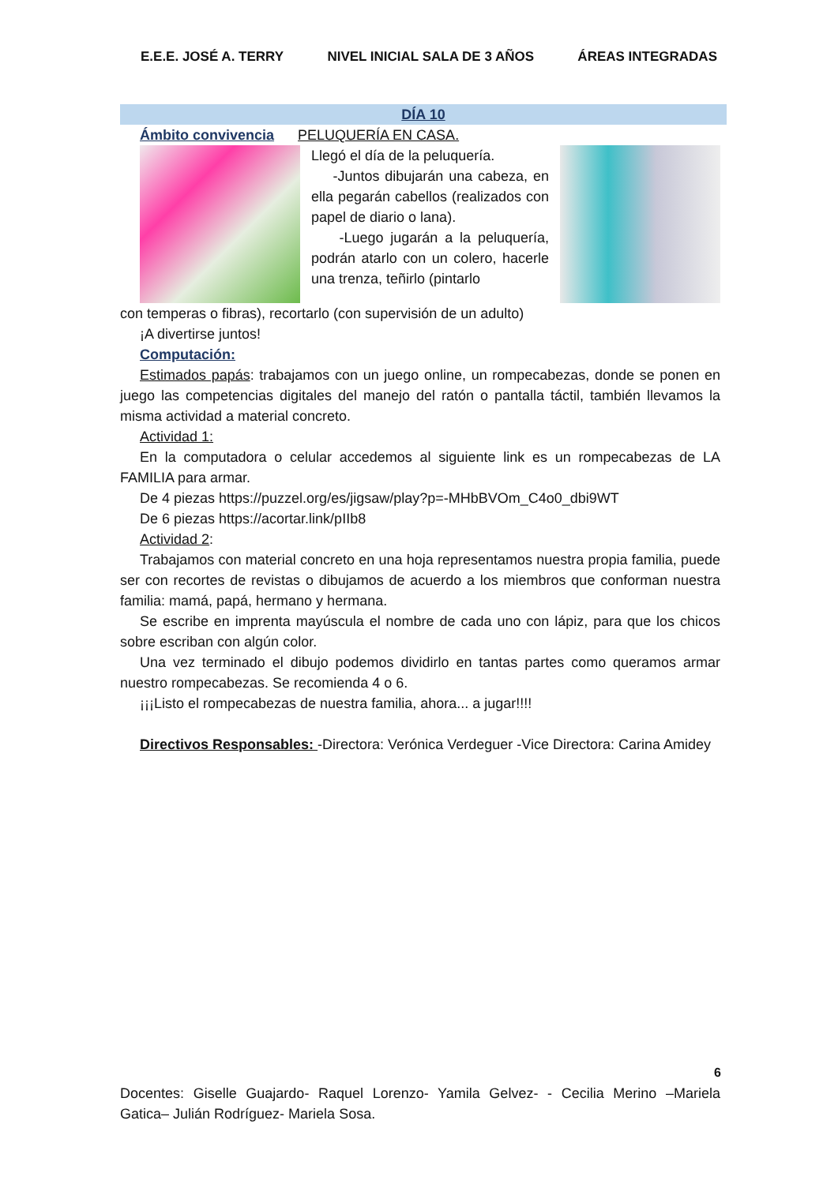E.E.E. JOSÉ A. TERRY NIVEL INICIAL SALA DE 3 AÑOS ÁREAS INTEGRADAS
DÍA 10
Ámbito convivencia PELUQUERÍA EN CASA.
Llegó el día de la peluquería.
-Juntos dibujarán una cabeza, en ella pegarán cabellos (realizados con papel de diario o lana).
-Luego jugarán a la peluquería, podrán atarlo con un colero, hacerle una trenza, teñirlo (pintarlo
con temperas o fibras), recortarlo (con supervisión de un adulto)
¡A divertirse juntos!
Computación:
Estimados papás: trabajamos con un juego online, un rompecabezas, donde se ponen en juego las competencias digitales del manejo del ratón o pantalla táctil, también llevamos la misma actividad a material concreto.
Actividad 1:
En la computadora o celular accedemos al siguiente link es un rompecabezas de LA FAMILIA para armar.
De 4 piezas https://puzzel.org/es/jigsaw/play?p=-MHbBVOm_C4o0_dbi9WT
De 6 piezas https://acortar.link/pIIb8
Actividad 2:
Trabajamos con material concreto en una hoja representamos nuestra propia familia, puede ser con recortes de revistas o dibujamos de acuerdo a los miembros que conforman nuestra familia: mamá, papá, hermano y hermana.
Se escribe en imprenta mayúscula el nombre de cada uno con lápiz, para que los chicos sobre escriban con algún color.
Una vez terminado el dibujo podemos dividirlo en tantas partes como queramos armar nuestro rompecabezas. Se recomienda 4 o 6.
¡¡¡Listo el rompecabezas de nuestra familia, ahora... a jugar!!!!
Directivos Responsables: -Directora: Verónica Verdeguer -Vice Directora: Carina Amidey
6
Docentes: Giselle Guajardo- Raquel Lorenzo- Yamila Gelvez- - Cecilia Merino –Mariela Gatica– Julián Rodríguez- Mariela Sosa.